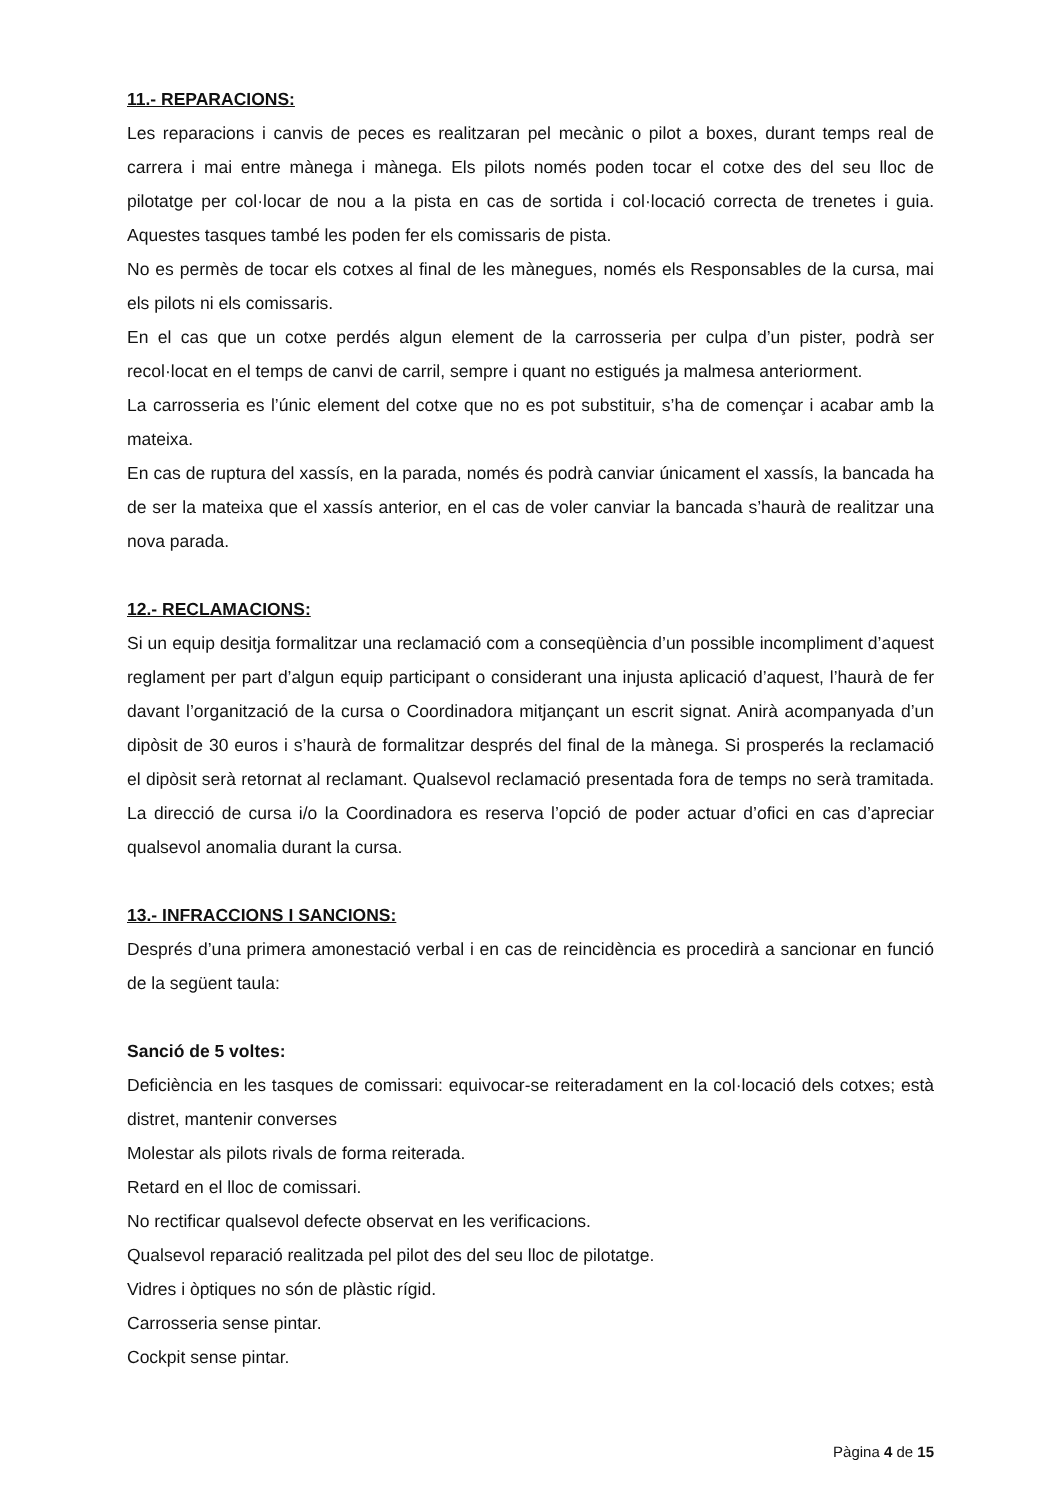11.- REPARACIONS:
Les reparacions i canvis de peces es realitzaran pel mecànic o pilot a boxes, durant temps real de carrera i mai entre mànega i mànega. Els pilots només poden tocar el cotxe des del seu lloc de pilotatge per col·locar de nou a la pista en cas de sortida i col·locació correcta de trenetes i guia. Aquestes tasques també les poden fer els comissaris de pista.
No es permès de tocar els cotxes al final de les mànegues, només els Responsables de la cursa, mai els pilots ni els comissaris.
En el cas que un cotxe perdés algun element de la carrosseria per culpa d’un pister, podrà ser recol·locat en el temps de canvi de carril, sempre i quant no estigués ja malmesa anteriorment.
La carrosseria es l’únic element del cotxe que no es pot substituir, s’ha de començar i acabar amb la mateixa.
En cas de ruptura del xassís, en la parada, només és podrà canviar únicament el xassís, la bancada ha de ser la mateixa que el xassís anterior, en el cas de voler canviar la bancada s’haurà de realitzar una nova parada.
12.- RECLAMACIONS:
Si un equip desitja formalitzar una reclamació com a conseqüència d’un possible incompliment d’aquest reglament per part d’algun equip participant o considerant una injusta aplicació d’aquest, l’haurà de fer davant l’organització de la cursa o Coordinadora mitjançant un escrit signat. Anirà acompanyada d’un dipòsit de 30 euros i s’haurà de formalitzar després del final de la mànega. Si prosperés la reclamació el dipòsit serà retornat al reclamant. Qualsevol reclamació presentada fora de temps no serà tramitada. La direcció de cursa i/o la Coordinadora es reserva l’opció de poder actuar d’ofici en cas d’apreciar qualsevol anomalia durant la cursa.
13.- INFRACCIONS I SANCIONS:
Després d’una primera amonestació verbal i en cas de reincidència es procedirà a sancionar en funció de la següent taula:
Sanció de 5 voltes:
Deficiència en les tasques de comissari: equivocar-se reiteradament en la col·locació dels cotxes; està distret, mantenir converses
Molestar als pilots rivals de forma reiterada.
Retard en el lloc de comissari.
No rectificar qualsevol defecte observat en les verificacions.
Qualsevol reparació realitzada pel pilot des del seu lloc de pilotatge.
Vidres i òptiques no són de plàstic rígid.
Carrosseria sense pintar.
Cockpit sense pintar.
Pàgina 4 de 15